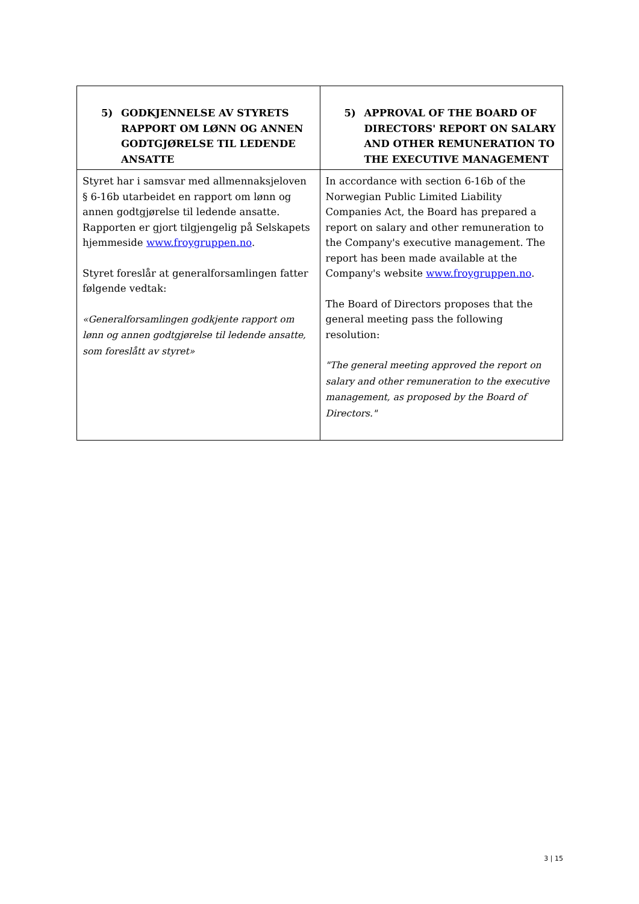| 5) GODKJENNELSE AV STYRETS RAPPORT OM LØNN OG ANNEN GODTGJØRELSE TIL LEDENDE ANSATTE | 5) APPROVAL OF THE BOARD OF DIRECTORS' REPORT ON SALARY AND OTHER REMUNERATION TO THE EXECUTIVE MANAGEMENT |
| --- | --- |
| Styret har i samsvar med allmennaksjeloven § 6-16b utarbeidet en rapport om lønn og annen godtgjørelse til ledende ansatte. Rapporten er gjort tilgjengelig på Selskapets hjemmeside www.froygruppen.no . Styret foreslår at generalforsamlingen fatter følgende vedtak: «Generalforsamlingen godkjente rapport om lønn og annen godtgjørelse til ledende ansatte, som foreslått av styret» | In accordance with section 6-16b of the Norwegian Public Limited Liability Companies Act, the Board has prepared a report on salary and other remuneration to the Company's executive management. The report has been made available at the Company's website www.froygruppen.no . The Board of Directors proposes that the general meeting pass the following resolution: "The general meeting approved the report on salary and other remuneration to the executive management, as proposed by the Board of Directors." |
3 | 15